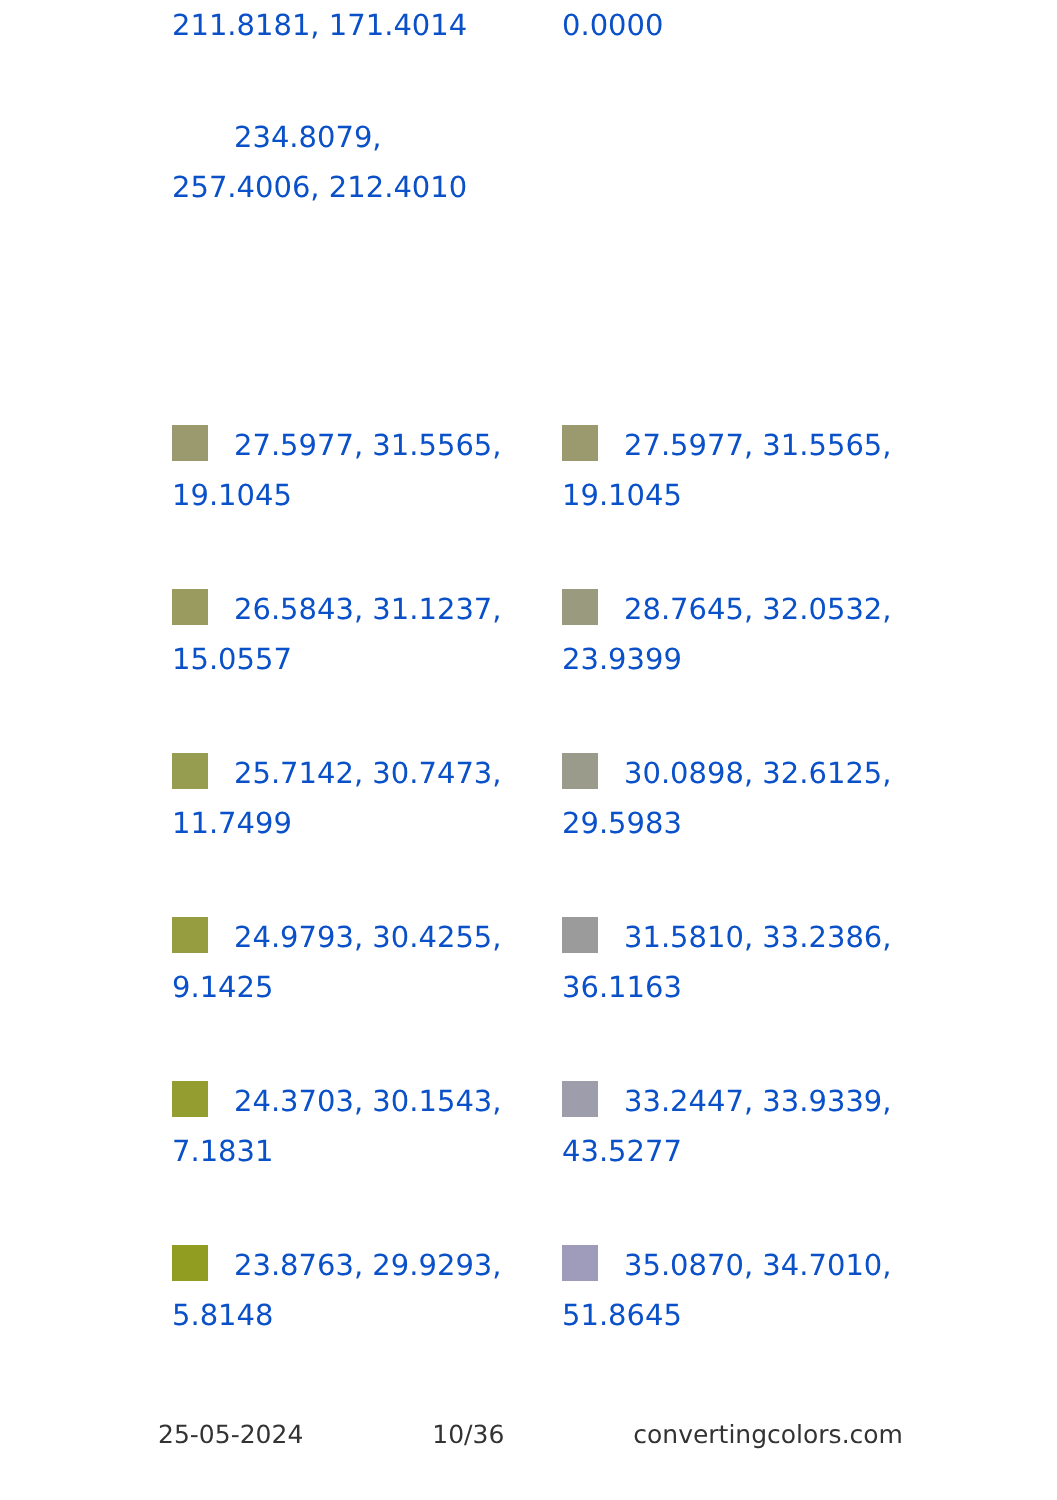211.8181, 171.4014 0.0000
234.8079,
257.4006, 212.4010
| 27.5977, 31.5565, 19.1045 | 27.5977, 31.5565, 19.1045 |
| 26.5843, 31.1237, 15.0557 | 28.7645, 32.0532, 23.9399 |
| 25.7142, 30.7473, 11.7499 | 30.0898, 32.6125, 29.5983 |
| 24.9793, 30.4255, 9.1425 | 31.5810, 33.2386, 36.1163 |
| 24.3703, 30.1543, 7.1831 | 33.2447, 33.9339, 43.5277 |
| 23.8763, 29.9293, 5.8148 | 35.0870, 34.7010, 51.8645 |
25-05-2024 10/36 convertingcolors.com